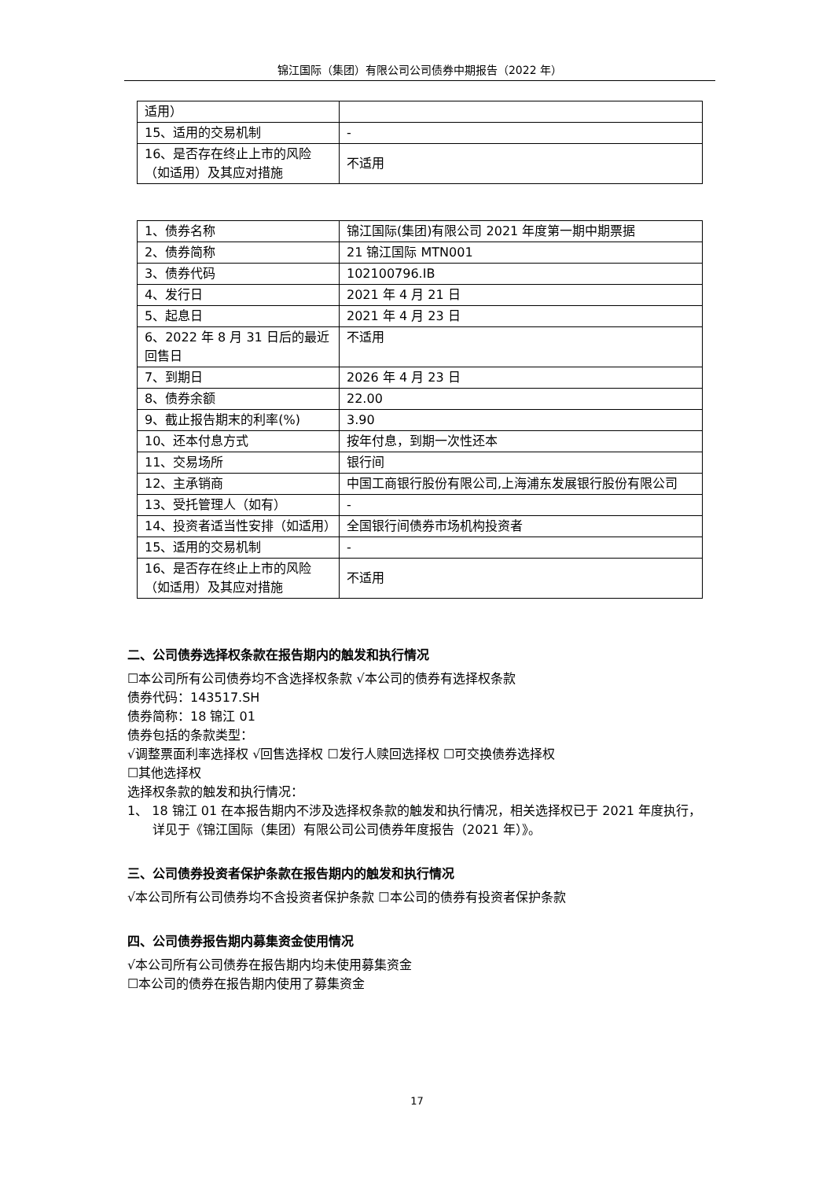锦江国际（集团）有限公司公司债券中期报告（2022 年）
| 适用） | |
| 15、适用的交易机制 | - |
| 16、是否存在终止上市的风险（如适用）及其应对措施 | 不适用 |
| 1、债券名称 | 锦江国际(集团)有限公司 2021 年度第一期中期票据 |
| 2、债券简称 | 21 锦江国际 MTN001 |
| 3、债券代码 | 102100796.IB |
| 4、发行日 | 2021 年 4 月 21 日 |
| 5、起息日 | 2021 年 4 月 23 日 |
| 6、2022 年 8 月 31 日后的最近回售日 | 不适用 |
| 7、到期日 | 2026 年 4 月 23 日 |
| 8、债券余额 | 22.00 |
| 9、截止报告期末的利率(%) | 3.90 |
| 10、还本付息方式 | 按年付息，到期一次性还本 |
| 11、交易场所 | 银行间 |
| 12、主承销商 | 中国工商银行股份有限公司,上海浦东发展银行股份有限公司 |
| 13、受托管理人（如有） | - |
| 14、投资者适当性安排（如适用） | 全国银行间债券市场机构投资者 |
| 15、适用的交易机制 | - |
| 16、是否存在终止上市的风险（如适用）及其应对措施 | 不适用 |
二、公司债券选择权条款在报告期内的触发和执行情况
☐本公司所有公司债券均不含选择权条款 √本公司的债券有选择权条款
债券代码：143517.SH
债券简称：18 锦江 01
债券包括的条款类型：
√调整票面利率选择权 √回售选择权 ☐发行人赎回选择权 ☐可交换债券选择权
☐其他选择权
选择权条款的触发和执行情况：
1、 18 锦江 01 在本报告期内不涉及选择权条款的触发和执行情况，相关选择权已于 2021 年度执行，详见于《锦江国际（集团）有限公司公司债券年度报告（2021 年）》。
三、公司债券投资者保护条款在报告期内的触发和执行情况
√本公司所有公司债券均不含投资者保护条款 ☐本公司的债券有投资者保护条款
四、公司债券报告期内募集资金使用情况
√本公司所有公司债券在报告期内均未使用募集资金
☐本公司的债券在报告期内使用了募集资金
17